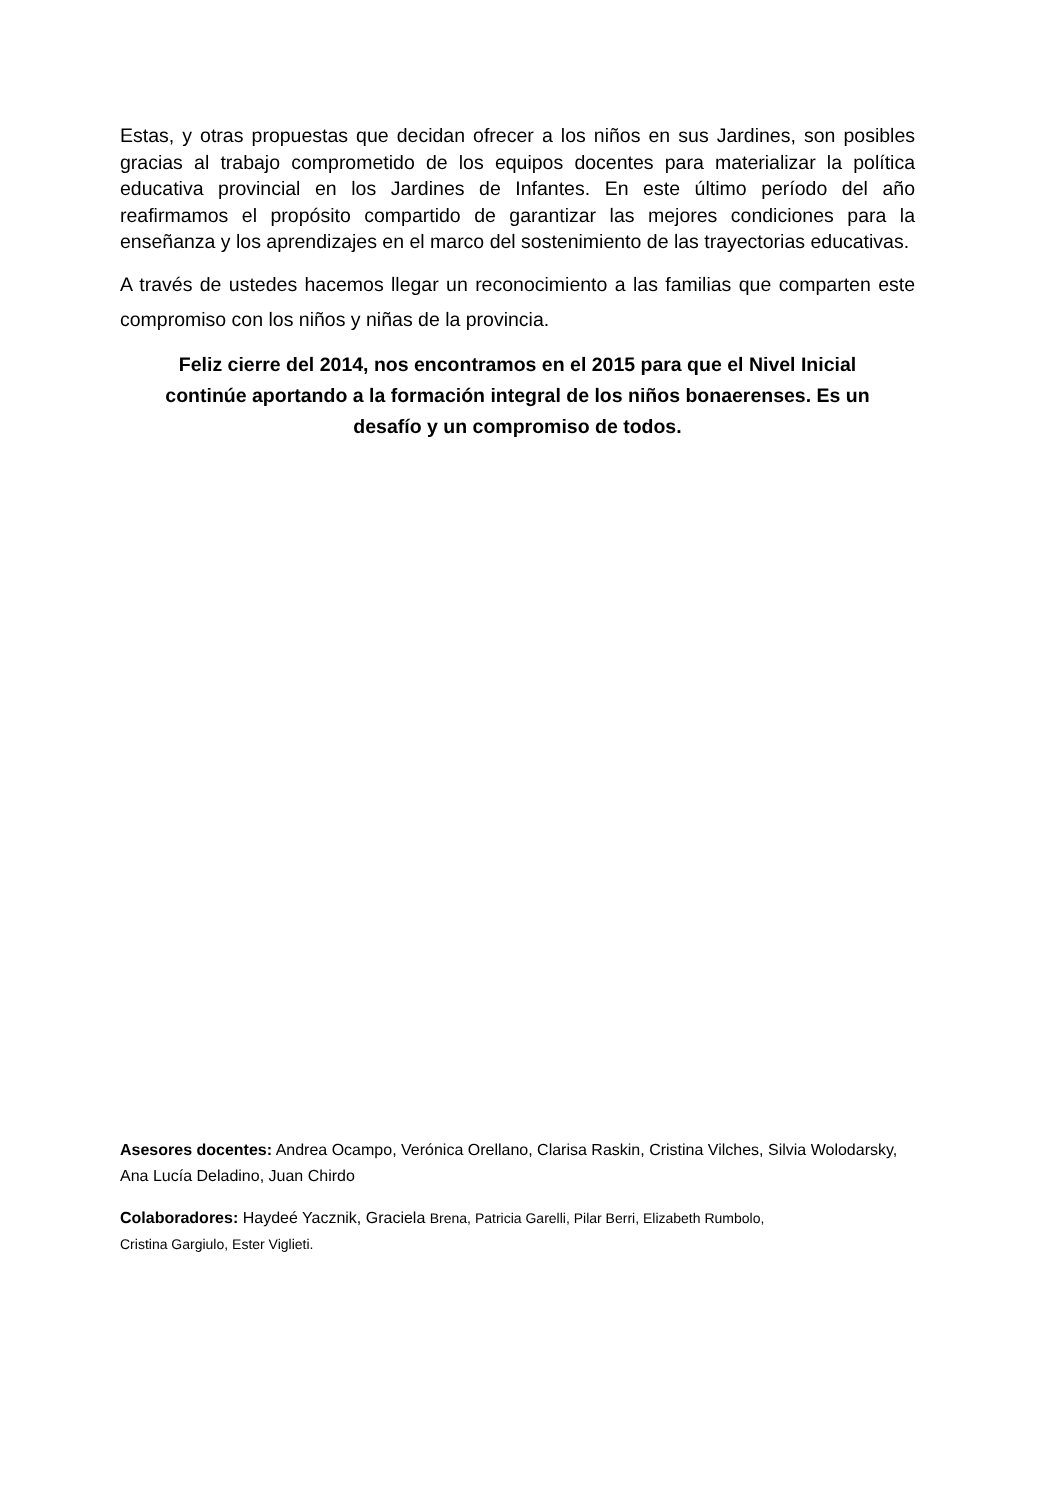Estas, y otras propuestas que decidan ofrecer a los niños en sus Jardines, son posibles gracias al trabajo comprometido de los equipos docentes para materializar la política educativa provincial en los Jardines de Infantes. En este último período del año reafirmamos el propósito compartido de garantizar las mejores condiciones para la enseñanza y los aprendizajes en el marco del sostenimiento de las trayectorias educativas.
A través de ustedes hacemos llegar un reconocimiento a las familias que comparten este compromiso con los niños y niñas de la provincia.
Feliz cierre del 2014, nos encontramos en el 2015 para que el Nivel Inicial continúe aportando a la formación integral de los niños bonaerenses. Es un desafío y un compromiso de todos.
Asesores docentes: Andrea Ocampo, Verónica Orellano, Clarisa Raskin, Cristina Vilches, Silvia Wolodarsky, Ana Lucía Deladino, Juan Chirdo
Colaboradores: Haydeé Yacznik, Graciela Brena, Patricia Garelli, Pilar Berri, Elizabeth Rumbolo,
Cristina Gargiulo, Ester Viglieti.